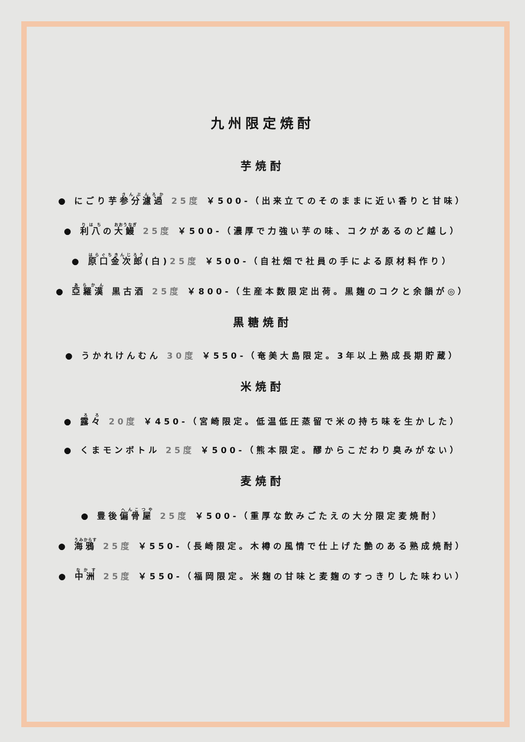九州限定焼酎
芋焼酎
● にごり芋参分濾過 25度 ￥500-（出来立てのそのままに近い香りと甘味）
● 利八の大鰻 25度 ￥500-（濃厚で力強い芋の味、コクがあるのど越し）
● 原口金次郎(白)25度 ￥500-（自社畑で社員の手による原材料作り）
● 亞羅漢 黒古酒 25度 ￥800-（生産本数限定出荷。黒麹のコクと余韻が◎）
黒糖焼酎
● うかれけんむん 30度 ￥550-（奄美大島限定。3年以上熟成長期貯蔵）
米焼酎
● 露々 20度 ￥450-（宮崎限定。低温低圧蒸留で米の持ち味を生かした）
● くまモンボトル 25度 ￥500-（熊本限定。醪からこだわり臭みがない）
麦焼酎
● 豊後偏骨屋 25度 ￥500-（重厚な飲みごたえの大分限定麦焼酎）
● 海鴉 25度 ￥550-（長崎限定。木樽の風情で仕上げた艶のある熟成焼酎）
● 中洲 25度 ￥550-（福岡限定。米麹の甘味と麦麹のすっきりした味わい）